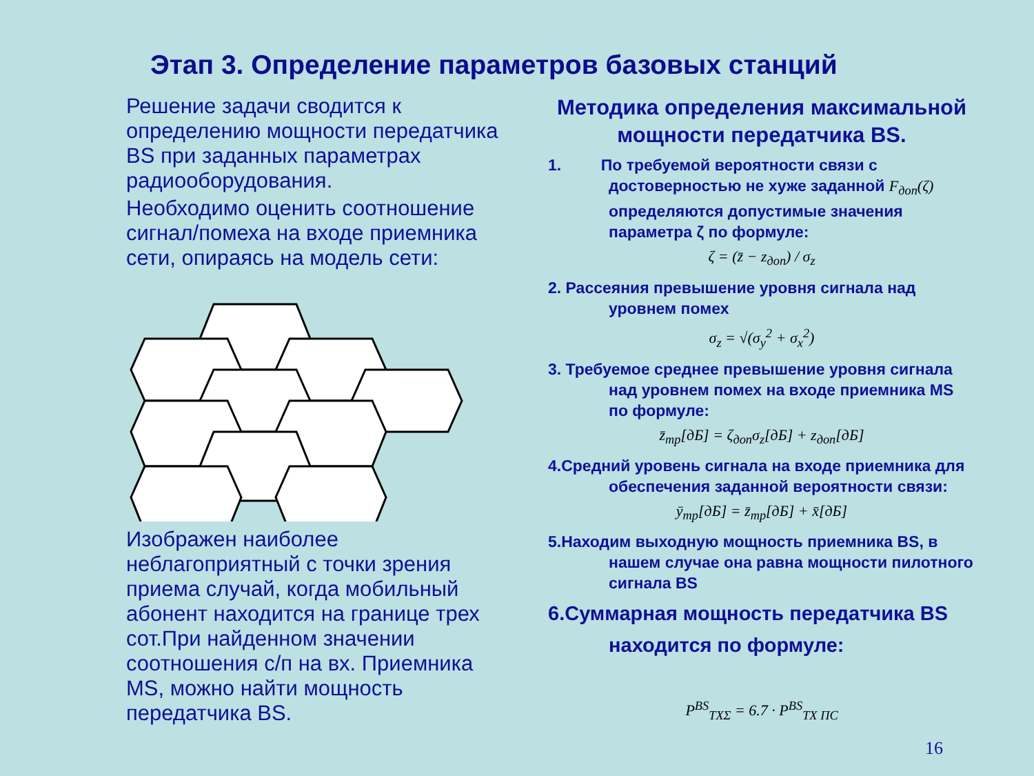Этап 3. Определение параметров базовых станций
Решение задачи сводится к определению мощности передатчика BS при заданных параметрах радиооборудования.
Необходимо оценить соотношение сигнал/помеха на входе приемника сети, опираясь на модель сети:
Изображен наиболее неблагоприятный с точки зрения приема случай, когда мобильный абонент находится на границе трех сот.При найденном значении соотношения с/п на вх. Приемника MS, можно найти мощность передатчика BS.
Методика определения максимальной мощности передатчика BS.
1. По требуемой вероятности связи с достоверностью не хуже заданной F<sub>доп</sub>(ζ) определяются допустимые значения параметра ζ по формуле:
ζ = (z̄ − z<sub>доп</sub>) / σ<sub>z</sub>
2. Рассеяния превышение уровня сигнала над уровнем помех
σ<sub>z</sub> = √(σ<sub>y</sub><sup>2</sup> + σ<sub>x</sub><sup>2</sup>)
3. Требуемое среднее превышение уровня сигнала над уровнем помех на входе приемника MS по формуле:
z̄<sub>тр</sub>[дБ] = ζ<sub>доп</sub>σ<sub>z</sub>[дБ] + z<sub>доп</sub>[дБ]
4.Средний уровень сигнала на входе приемника для обеспечения заданной вероятности связи:
ȳ<sub>тр</sub>[дБ] = z̄<sub>тр</sub>[дБ] + x̄[дБ]
5.Находим выходную мощность приемника BS, в нашем случае она равна мощности пилотного сигнала BS
6.Суммарная мощность передатчика BS находится по формуле:
P<sup>BS</sup><sub>TXΣ</sub> = 6.7 · P<sup>BS</sup><sub>TX ПС</sub>
16